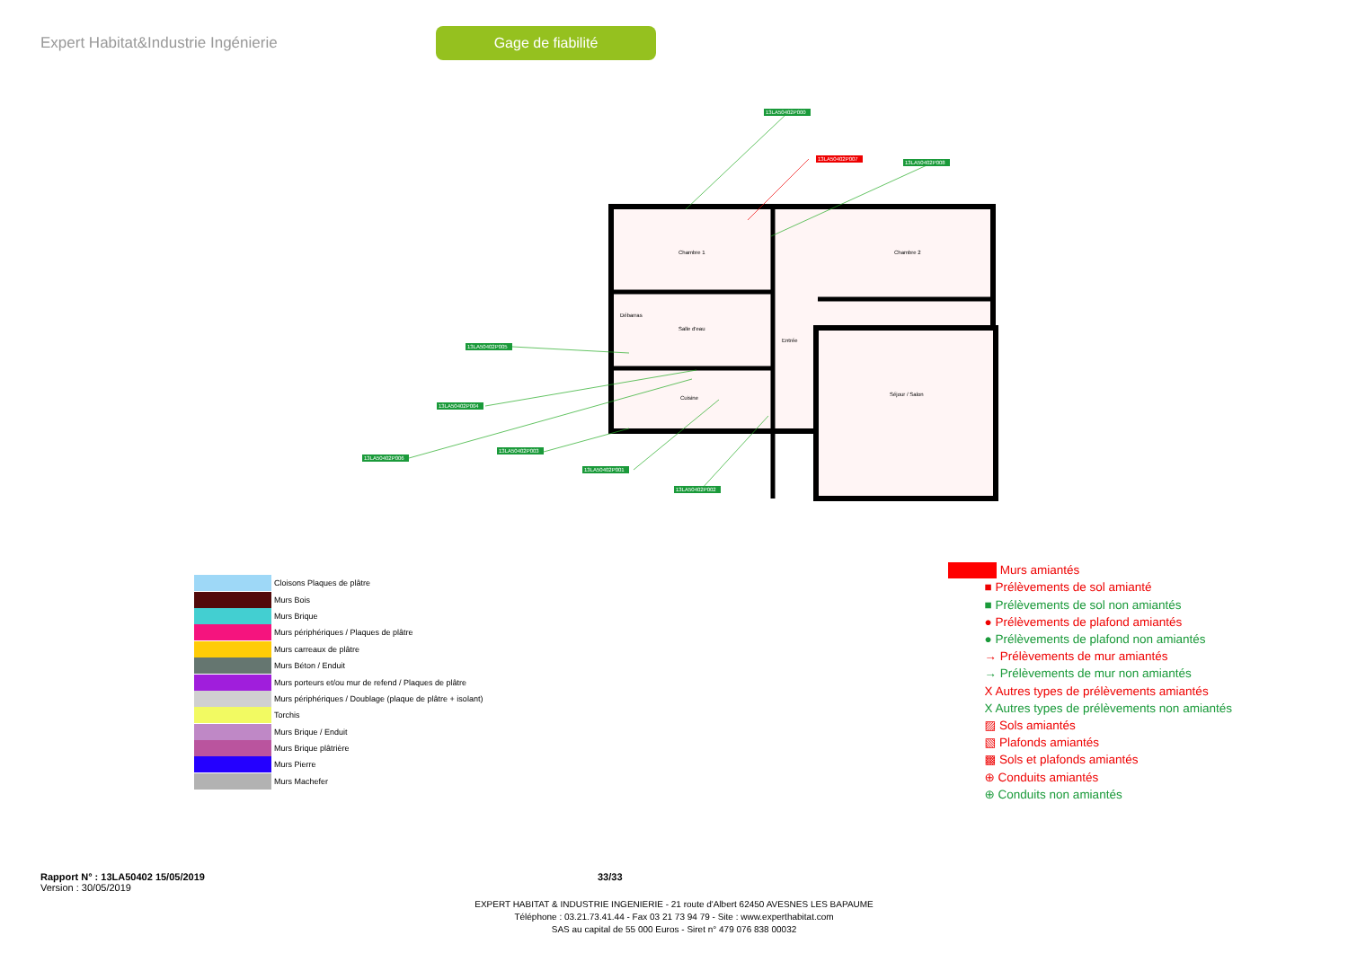Expert Habitat&Industrie Ingénierie
Gage de fiabilité
Chambre 1
Chambre 2
Salle d'eau
Cuisine
Entrée
Séjour / Salon
Débarras
13LA50402P000
13LA50402P007
13LA50402P008
13LA50402P005
13LA50402P004
13LA50402P006
13LA50402P003
13LA50402P001
13LA50402P002
Cloisons Plaques de plâtre
Murs Bois
Murs Brique
Murs périphériques / Plaques de plâtre
Murs carreaux de plâtre
Murs Béton / Enduit
Murs porteurs et/ou mur de refend / Plaques de plâtre
Murs périphériques / Doublage (plaque de plâtre + isolant)
Torchis
Murs Brique / Enduit
Murs Brique plâtrière
Murs Pierre
Murs Machefer
Murs amiantés
   ■ Prélèvements de sol amianté
   ■ Prélèvements de sol non amiantés
   ● Prélèvements de plafond amiantés
   ● Prélèvements de plafond non amiantés
   → Prélèvements de mur amiantés
   → Prélèvements de mur non amiantés
   X Autres types de prélèvements amiantés
   X Autres types de prélèvements non amiantés
   ▨ Sols amiantés
   ▧ Plafonds amiantés
   ▩ Sols et plafonds amiantés
   ⊕ Conduits amiantés
   ⊕ Conduits non amiantés
Rapport N° : 13LA50402 15/05/2019 33/33
Version : 30/05/2019
EXPERT HABITAT & INDUSTRIE INGENIERIE - 21 route d'Albert 62450 AVESNES LES BAPAUME
Téléphone : 03.21.73.41.44 - Fax 03 21 73 94 79 - Site : www.experthabitat.com
SAS au capital de 55 000 Euros - Siret n° 479 076 838 00032